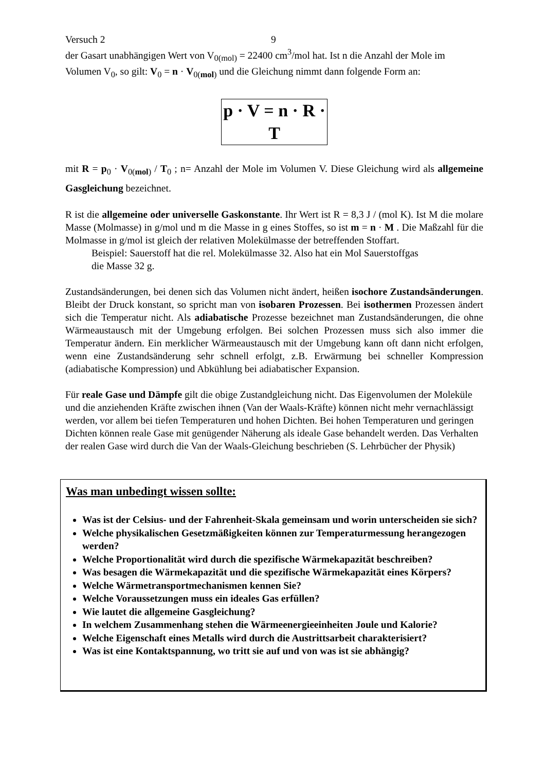Versuch 2 9
der Gasart unabhängigen Wert von V<sub>0(mol)</sub> = 22400 cm<sup>3</sup>/mol hat. Ist n die Anzahl der Mole im Volumen V<sub>0</sub>, so gilt: V<sub>0</sub> = n · V<sub>0(mol)</sub> und die Gleichung nimmt dann folgende Form an:
p · V = n · R · T
mit R = p<sub>0</sub> · V<sub>0(mol)</sub> / T<sub>0</sub> ; n= Anzahl der Mole im Volumen V. Diese Gleichung wird als allgemeine Gasgleichung bezeichnet.
R ist die allgemeine oder universelle Gaskonstante. Ihr Wert ist R = 8,3 J / (mol K). Ist M die molare Masse (Molmasse) in g/mol und m die Masse in g eines Stoffes, so ist m = n · M . Die Maßzahl für die Molmasse in g/mol ist gleich der relativen Molekülmasse der betreffenden Stoffart.
Beispiel: Sauerstoff hat die rel. Molekülmasse 32. Also hat ein Mol Sauerstoffgas
die Masse 32 g.
Zustandsänderungen, bei denen sich das Volumen nicht ändert, heißen isochore Zustandsänderungen. Bleibt der Druck konstant, so spricht man von isobaren Prozessen. Bei isothermen Prozessen ändert sich die Temperatur nicht. Als adiabatische Prozesse bezeichnet man Zustandsänderungen, die ohne Wärmeaustausch mit der Umgebung erfolgen. Bei solchen Prozessen muss sich also immer die Temperatur ändern. Ein merklicher Wärmeaustausch mit der Umgebung kann oft dann nicht erfolgen, wenn eine Zustandsänderung sehr schnell erfolgt, z.B. Erwärmung bei schneller Kompression (adiabatische Kompression) und Abkühlung bei adiabatischer Expansion.
Für reale Gase und Dämpfe gilt die obige Zustandgleichung nicht. Das Eigenvolumen der Moleküle und die anziehenden Kräfte zwischen ihnen (Van der Waals-Kräfte) können nicht mehr vernachlässigt werden, vor allem bei tiefen Temperaturen und hohen Dichten. Bei hohen Temperaturen und geringen Dichten können reale Gase mit genügender Näherung als ideale Gase behandelt werden. Das Verhalten der realen Gase wird durch die Van der Waals-Gleichung beschrieben (S. Lehrbücher der Physik)
Was man unbedingt wissen sollte:
Was ist der Celsius- und der Fahrenheit-Skala gemeinsam und worin unterscheiden sie sich?
Welche physikalischen Gesetzmäßigkeiten können zur Temperaturmessung herangezogen werden?
Welche Proportionalität wird durch die spezifische Wärmekapazität beschreiben?
Was besagen die Wärmekapazität und die spezifische Wärmekapazität eines Körpers?
Welche Wärmetransportmechanismen kennen Sie?
Welche Voraussetzungen muss ein ideales Gas erfüllen?
Wie lautet die allgemeine Gasgleichung?
In welchem Zusammenhang stehen die Wärmeenergieeinheiten Joule und Kalorie?
Welche Eigenschaft eines Metalls wird durch die Austrittsarbeit charakterisiert?
Was ist eine Kontaktspannung, wo tritt sie auf und von was ist sie abhängig?